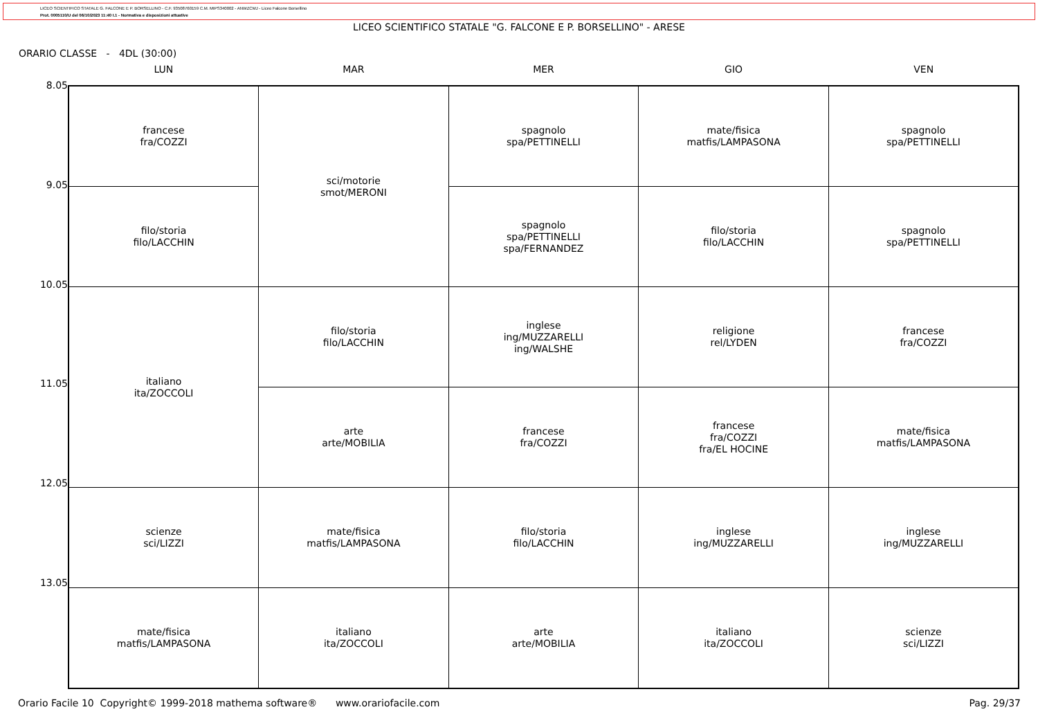LICEO SCIENTIFICO STATALE G. FALCONE E P. BORSELLINO - C.F. 93508760159 C.M. MIPS340002 - ANWZCMJ - Liceo Falcone Borsellino
Prot. 0005110/U del 06/10/2023 11:40 I.1 - Normativa e disposizioni attuative
LICEO SCIENTIFICO STATALE "G. FALCONE E P. BORSELLINO" - ARESE
ORARIO CLASSE - 4DL (30:00)
8.05
9.05
10.05
11.05
12.05
13.05
| LUN | MAR | MER | GIO | VEN |
| --- | --- | --- | --- | --- |
| francese fra/COZZI | sci/motorie smot/MERONI | spagnolo spa/PETTINELLI | mate/fisica matfis/LAMPASONA | spagnolo spa/PETTINELLI |
| filo/storia filo/LACCHIN | | spagnolo spa/PETTINELLI spa/FERNANDEZ | filo/storia filo/LACCHIN | spagnolo spa/PETTINELLI |
| italiano ita/ZOCCOLI | filo/storia filo/LACCHIN | inglese ing/MUZZARELLI ing/WALSHE | religione rel/LYDEN | francese fra/COZZI |
| | arte arte/MOBILIA | francese fra/COZZI | francese fra/COZZI fra/EL HOCINE | mate/fisica matfis/LAMPASONA |
| scienze sci/LIZZI | mate/fisica matfis/LAMPASONA | filo/storia filo/LACCHIN | inglese ing/MUZZARELLI | inglese ing/MUZZARELLI |
| mate/fisica matfis/LAMPASONA | italiano ita/ZOCCOLI | arte arte/MOBILIA | italiano ita/ZOCCOLI | scienze sci/LIZZI |
Orario Facile 10 Copyright© 1999-2018 mathema software® www.orariofacile.com Pag. 29/37